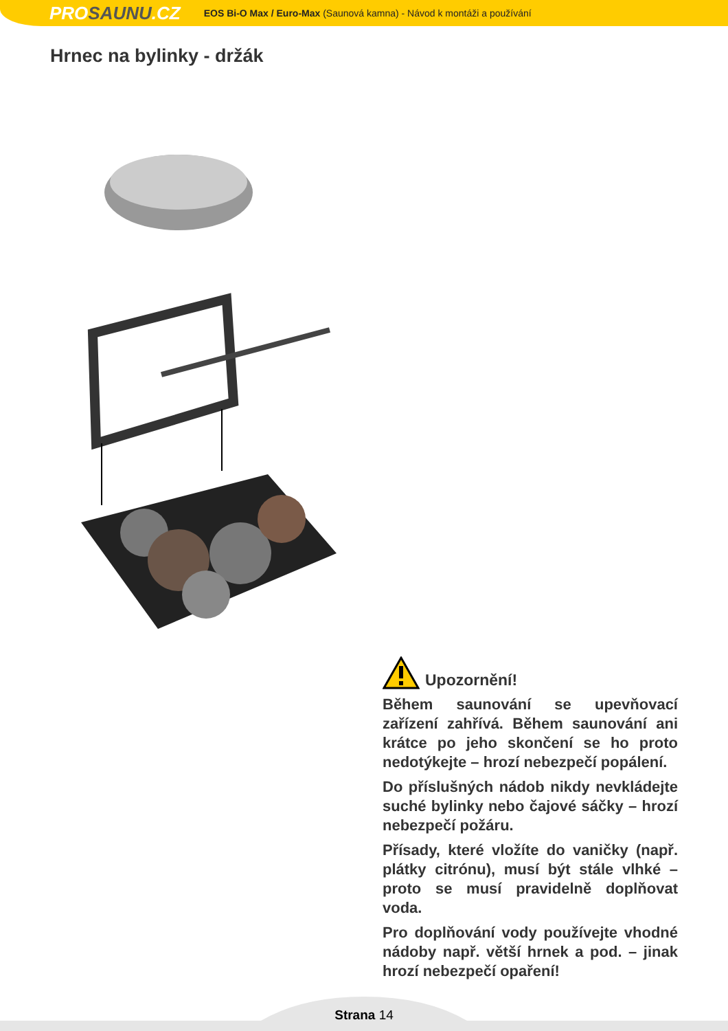PROSAUNU.CZ
EOS Bi-O Max / Euro-Max (Saunová kamna) - Návod k montáži a používání
Hrnec na bylinky - držák
Upozornění!
Během saunování se upevňovací zařízení zahřívá. Během saunování ani krátce po jeho skončení se ho proto nedotýkejte – hrozí nebezpečí popálení.
Do příslušných nádob nikdy nevkládejte suché bylinky nebo čajové sáčky – hrozí nebezpečí požáru.
Přísady, které vložíte do vaničky (např. plátky citrónu), musí být stále vlhké – proto se musí pravidelně doplňovat voda.
Pro doplňování vody používejte vhodné nádoby např. větší hrnek a pod. – jinak hrozí nebezpečí opaření!
Strana 14